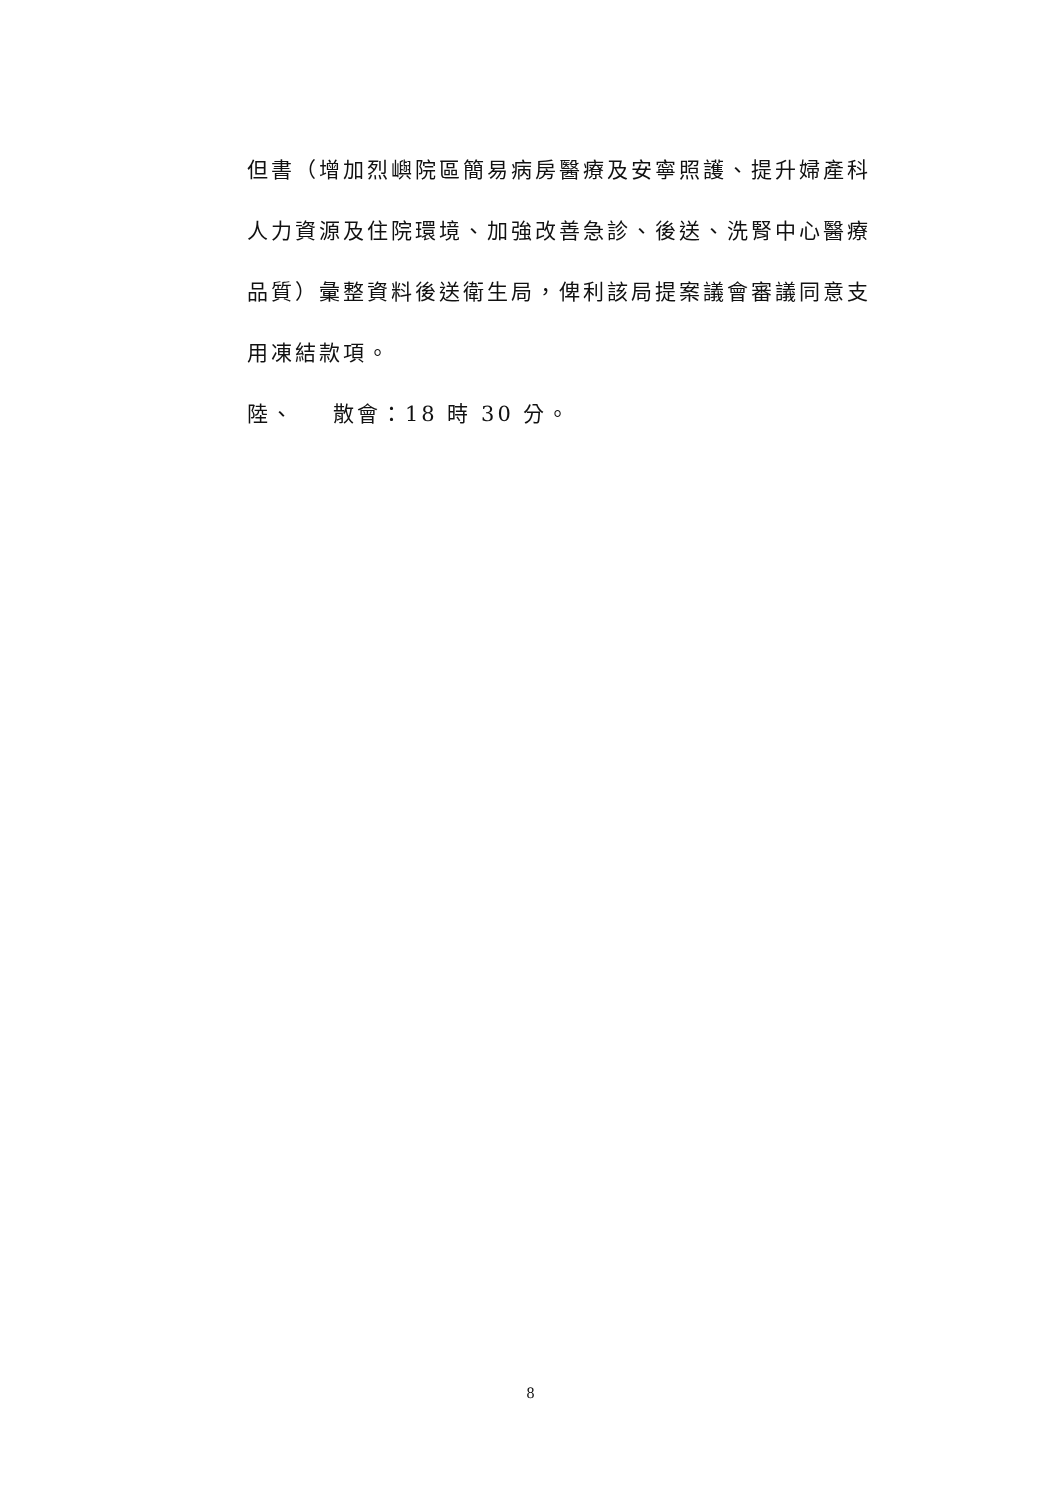但書（增加烈嶼院區簡易病房醫療及安寧照護、提升婦產科
人力資源及住院環境、加強改善急診、後送、洗腎中心醫療
品質）彙整資料後送衛生局，俾利該局提案議會審議同意支
用凍結款項。
陸、 散會：18 時 30 分。
8